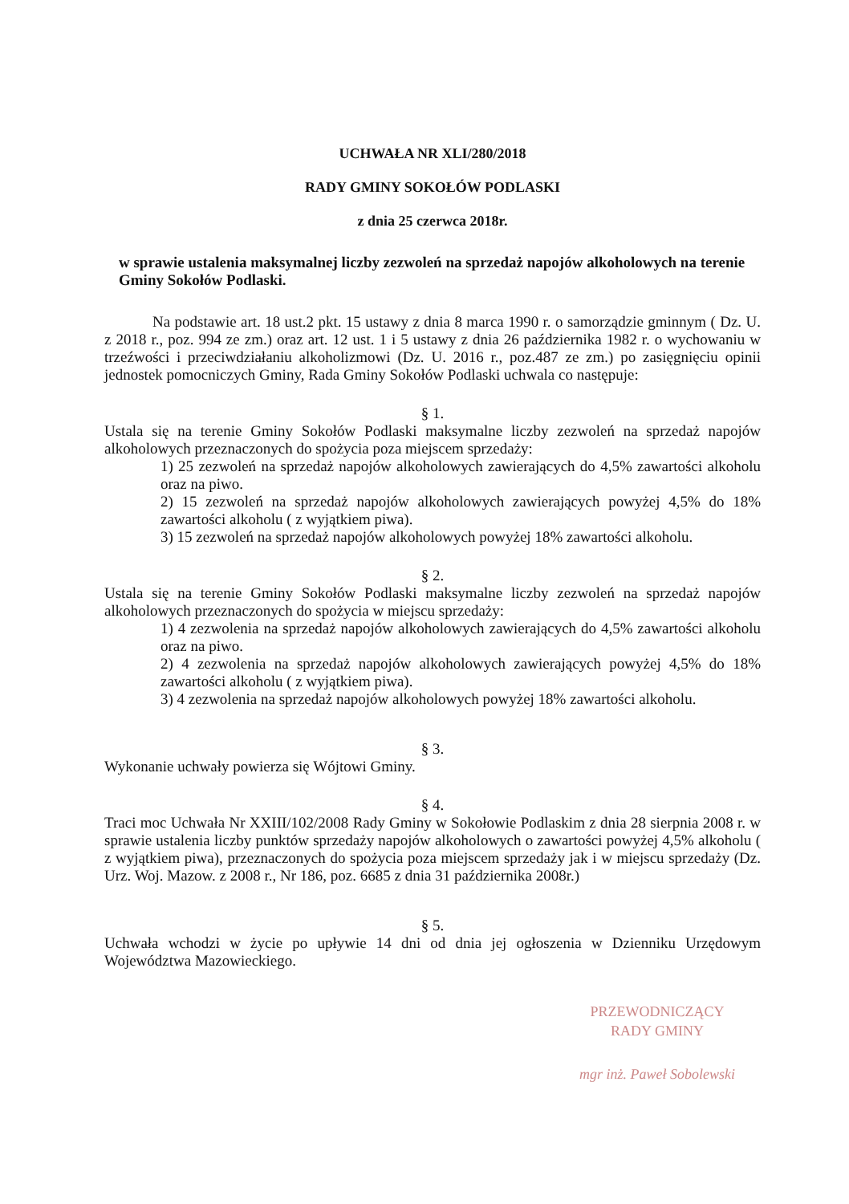UCHWAŁA NR XLI/280/2018
RADY GMINY SOKOŁÓW PODLASKI
z dnia 25 czerwca 2018r.
w sprawie ustalenia maksymalnej liczby zezwoleń na sprzedaż napojów alkoholowych na terenie Gminy Sokołów Podlaski.
Na podstawie art. 18 ust.2 pkt. 15 ustawy z dnia 8 marca 1990 r. o samorządzie gminnym ( Dz. U. z 2018 r., poz. 994 ze zm.) oraz art. 12 ust. 1 i 5 ustawy z dnia 26 października 1982 r. o wychowaniu w trzeźwości i przeciwdziałaniu alkoholizmowi (Dz. U. 2016 r., poz.487 ze zm.) po zasięgnięciu opinii jednostek pomocniczych Gminy, Rada Gminy Sokołów Podlaski uchwala co następuje:
§ 1.
Ustala się na terenie Gminy Sokołów Podlaski maksymalne liczby zezwoleń na sprzedaż napojów alkoholowych przeznaczonych do spożycia poza miejscem sprzedaży:
1) 25 zezwoleń na sprzedaż napojów alkoholowych zawierających do 4,5% zawartości alkoholu oraz na piwo.
2) 15 zezwoleń na sprzedaż napojów alkoholowych zawierających powyżej 4,5% do 18% zawartości alkoholu ( z wyjątkiem piwa).
3) 15 zezwoleń na sprzedaż napojów alkoholowych powyżej 18% zawartości alkoholu.
§ 2.
Ustala się na terenie Gminy Sokołów Podlaski maksymalne liczby zezwoleń na sprzedaż napojów alkoholowych przeznaczonych do spożycia w miejscu sprzedaży:
1) 4 zezwolenia na sprzedaż napojów alkoholowych zawierających do 4,5% zawartości alkoholu oraz na piwo.
2) 4 zezwolenia na sprzedaż napojów alkoholowych zawierających powyżej 4,5% do 18% zawartości alkoholu ( z wyjątkiem piwa).
3) 4 zezwolenia na sprzedaż napojów alkoholowych powyżej 18% zawartości alkoholu.
§ 3.
Wykonanie uchwały powierza się Wójtowi Gminy.
§ 4.
Traci moc Uchwała Nr XXIII/102/2008 Rady Gminy w Sokołowie Podlaskim z dnia 28 sierpnia 2008 r. w sprawie ustalenia liczby punktów sprzedaży napojów alkoholowych o zawartości powyżej 4,5% alkoholu ( z wyjątkiem piwa), przeznaczonych do spożycia poza miejscem sprzedaży jak i w miejscu sprzedaży (Dz. Urz. Woj. Mazow. z 2008 r., Nr 186, poz. 6685 z dnia 31 października 2008r.)
§ 5.
Uchwała wchodzi w życie po upływie 14 dni od dnia jej ogłoszenia w Dzienniku Urzędowym Województwa Mazowieckiego.
PRZEWODNICZĄCY
RADY GMINY
mgr inż. Paweł Sobolewski